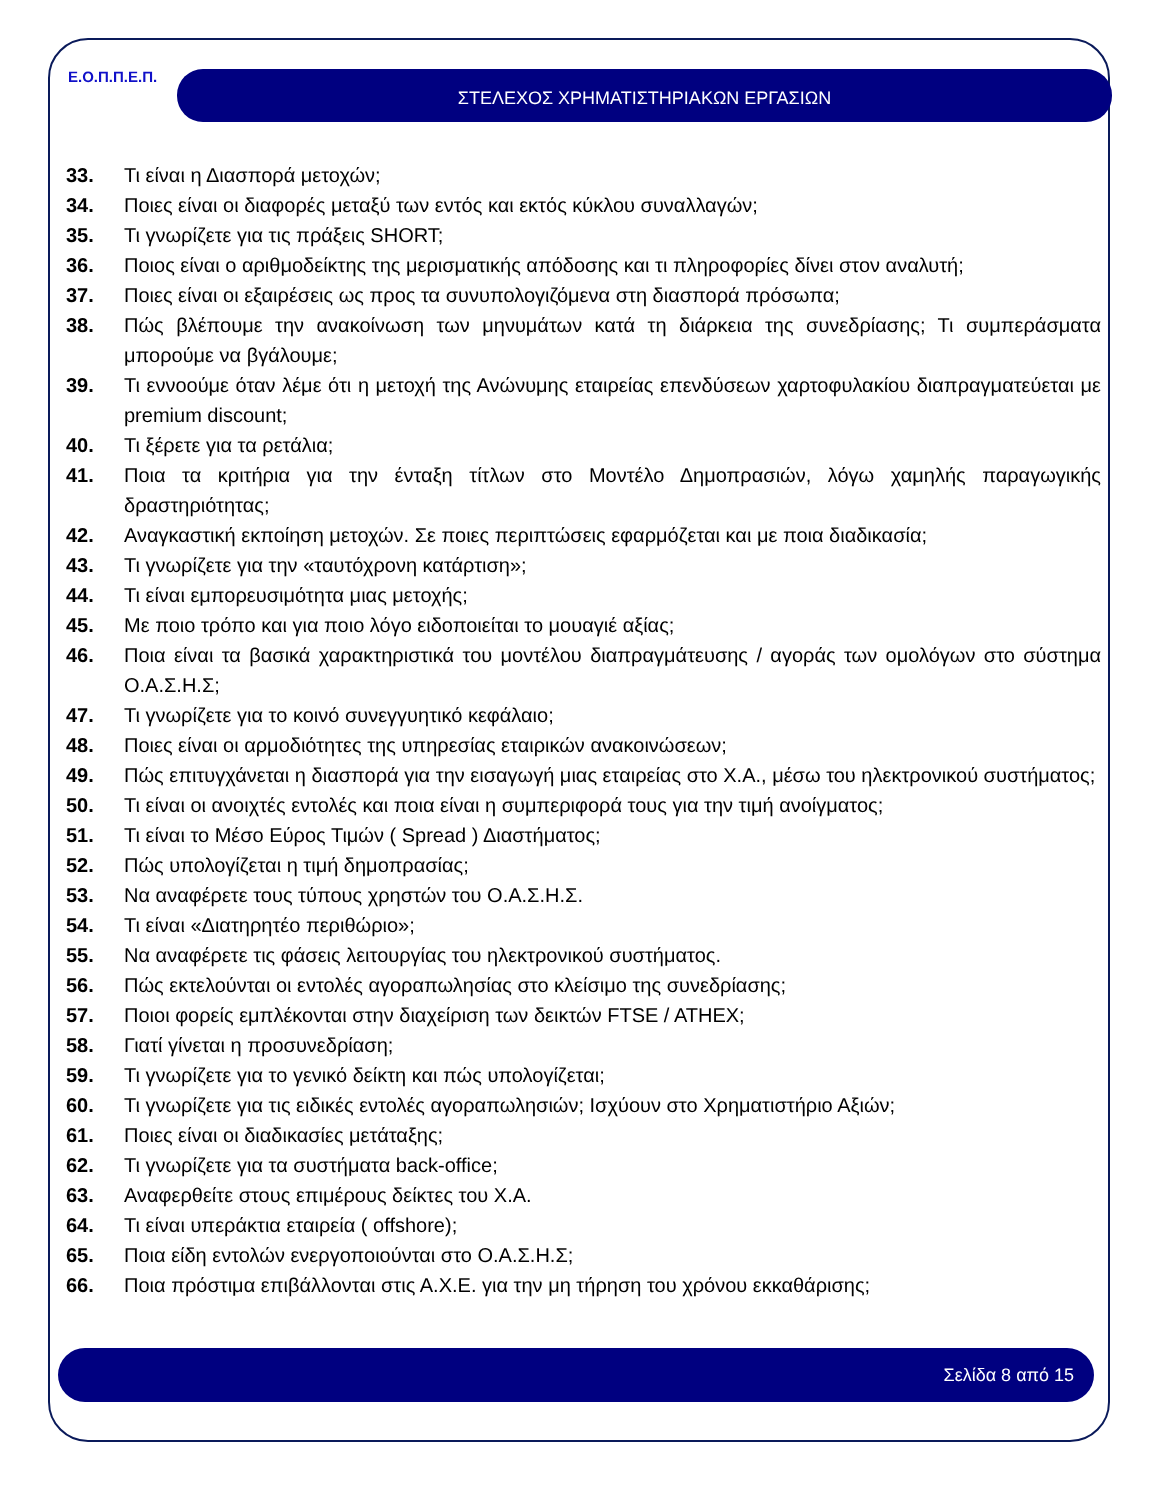Ε.Ο.Π.Π.Ε.Π. ΣΤΕΛΕΧΟΣ ΧΡΗΜΑΤΙΣΤΗΡΙΑΚΩΝ ΕΡΓΑΣΙΩΝ
33. Τι είναι η Διασπορά μετοχών;
34. Ποιες είναι οι διαφορές μεταξύ των εντός και εκτός κύκλου συναλλαγών;
35. Τι γνωρίζετε για τις πράξεις SHORT;
36. Ποιος είναι ο αριθμοδείκτης της μερισματικής απόδοσης και τι πληροφορίες δίνει στον αναλυτή;
37. Ποιες είναι οι εξαιρέσεις ως προς τα συνυπολογιζόμενα στη διασπορά πρόσωπα;
38. Πώς βλέπουμε την ανακοίνωση των μηνυμάτων κατά τη διάρκεια της συνεδρίασης; Τι συμπεράσματα μπορούμε να βγάλουμε;
39. Τι εννοούμε όταν λέμε ότι η μετοχή της Ανώνυμης εταιρείας επενδύσεων χαρτοφυλακίου διαπραγματεύεται με premium discount;
40. Τι ξέρετε για τα ρετάλια;
41. Ποια τα κριτήρια για την ένταξη τίτλων στο Μοντέλο Δημοπρασιών, λόγω χαμηλής παραγωγικής δραστηριότητας;
42. Αναγκαστική εκποίηση μετοχών. Σε ποιες περιπτώσεις εφαρμόζεται και με ποια διαδικασία;
43. Τι γνωρίζετε για την «ταυτόχρονη κατάρτιση»;
44. Τι είναι εμπορευσιμότητα μιας μετοχής;
45. Με ποιο τρόπο και για ποιο λόγο ειδοποιείται το μουαγιέ αξίας;
46. Ποια είναι τα βασικά χαρακτηριστικά του μοντέλου διαπραγμάτευσης / αγοράς των ομολόγων στο σύστημα Ο.Α.Σ.Η.Σ;
47. Τι γνωρίζετε για το κοινό συνεγγυητικό κεφάλαιο;
48. Ποιες είναι οι αρμοδιότητες της υπηρεσίας εταιρικών ανακοινώσεων;
49. Πώς επιτυγχάνεται η διασπορά για την εισαγωγή μιας εταιρείας στο Χ.Α., μέσω του ηλεκτρονικού συστήματος;
50. Τι είναι οι ανοιχτές εντολές και ποια είναι η συμπεριφορά τους για την τιμή ανοίγματος;
51. Τι είναι το Μέσο Εύρος Τιμών ( Spread ) Διαστήματος;
52. Πώς υπολογίζεται η τιμή δημοπρασίας;
53. Να αναφέρετε τους τύπους χρηστών του Ο.Α.Σ.Η.Σ.
54. Τι είναι «Διατηρητέο περιθώριο»;
55. Να αναφέρετε τις φάσεις λειτουργίας του ηλεκτρονικού συστήματος.
56. Πώς εκτελούνται οι εντολές αγοραπωλησίας στο κλείσιμο της συνεδρίασης;
57. Ποιοι φορείς εμπλέκονται στην διαχείριση των δεικτών FTSE / ATHEX;
58. Γιατί γίνεται η προσυνεδρίαση;
59. Τι γνωρίζετε για το γενικό δείκτη και πώς υπολογίζεται;
60. Τι γνωρίζετε για τις ειδικές εντολές αγοραπωλησιών; Ισχύουν στο Χρηματιστήριο Αξιών;
61. Ποιες είναι οι διαδικασίες μετάταξης;
62. Τι γνωρίζετε για τα συστήματα back-office;
63. Αναφερθείτε στους επιμέρους δείκτες του Χ.Α.
64. Τι είναι υπεράκτια εταιρεία ( offshore);
65. Ποια είδη εντολών ενεργοποιούνται στο Ο.Α.Σ.Η.Σ;
66. Ποια πρόστιμα επιβάλλονται στις Α.Χ.Ε. για την μη τήρηση του χρόνου εκκαθάρισης;
Σελίδα 8 από 15